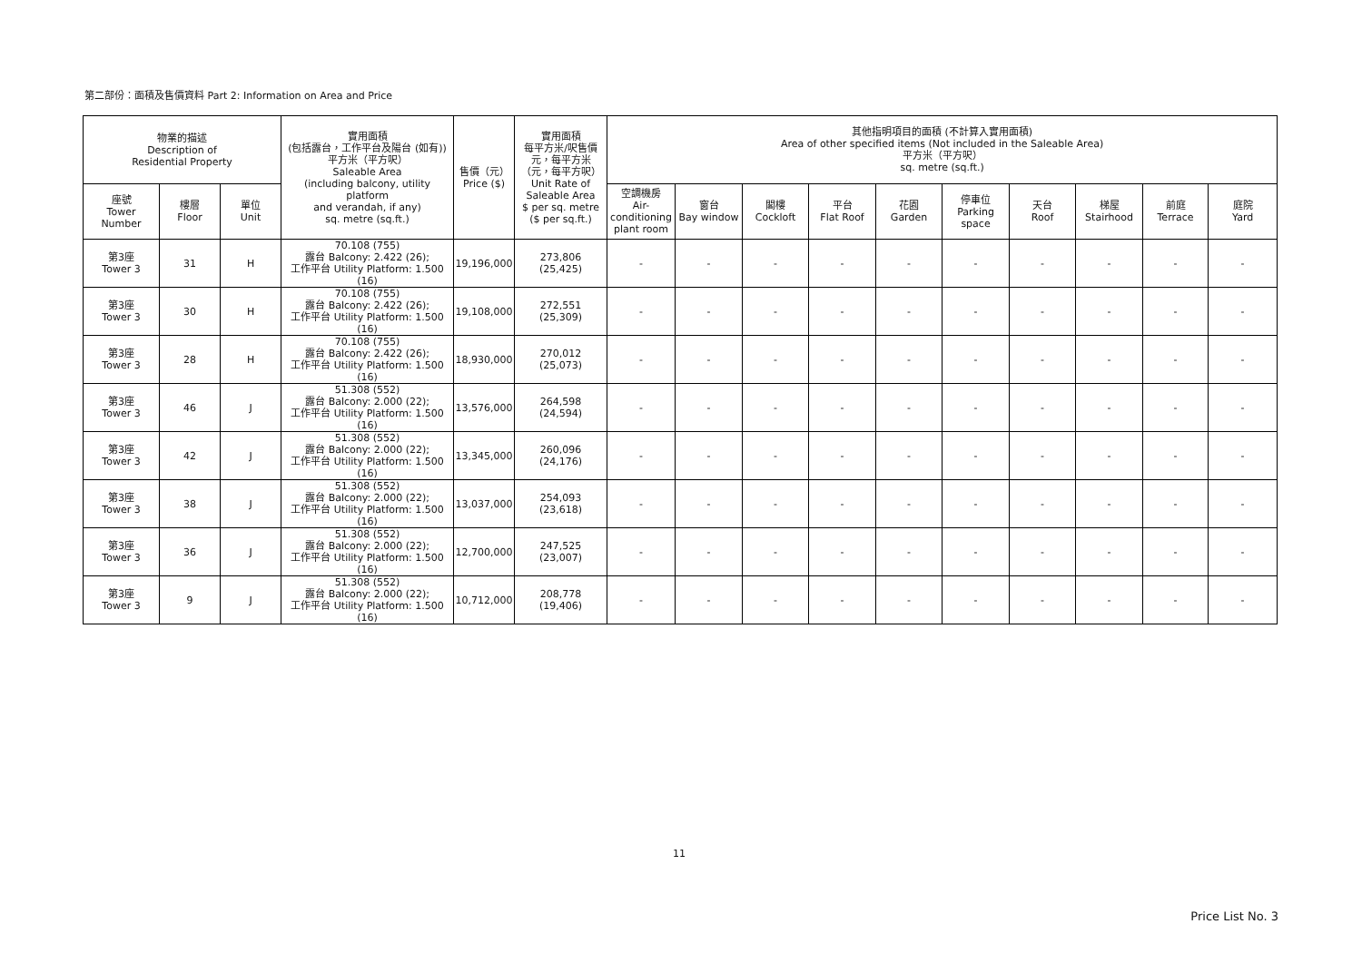第二部份：面積及售價資料 Part 2: Information on Area and Price
| 物業的描述 Description of Residential Property | | | 實用面積 (包括露台，工作平台及陽台 (如有)) 平方米（平方呎） Saleable Area (including balcony, utility platform and verandah, if any) sq. metre (sq.ft.) | 售價（元） Price ($) | 實用面積 每平方米/呎售價 元，每平方米 （元，每平方呎） Unit Rate of Saleable Area $ per sq. metre ($ per sq.ft.) | 其他指明項目的面積 (不計算入實用面積) Area of other specified items (Not included in the Saleable Area) 平方米（平方呎） sq. metre (sq.ft.) | | | | | | | | | |
| --- | --- | --- | --- | --- | --- | --- | --- | --- | --- | --- | --- | --- | --- | --- | --- |
| 座號 Tower Number | 樓層 Floor | 單位 Unit | | | | 空調機房 Air- conditioning plant room | 窗台 Bay window | 閣樓 Cockloft | 平台 Flat Roof | 花園 Garden | 停車位 Parking space | 天台 Roof | 梯屋 Stairhood | 前庭 Terrace | 庭院 Yard |
| 第3座 Tower 3 | 31 | H | 70.108 (755) 露台 Balcony: 2.422 (26); 工作平台 Utility Platform: 1.500 (16) | 19,196,000 | 273,806 (25,425) | - | - | - | - | - | - | - | - | - | - |
| 第3座 Tower 3 | 30 | H | 70.108 (755) 露台 Balcony: 2.422 (26); 工作平台 Utility Platform: 1.500 (16) | 19,108,000 | 272,551 (25,309) | - | - | - | - | - | - | - | - | - | - |
| 第3座 Tower 3 | 28 | H | 70.108 (755) 露台 Balcony: 2.422 (26); 工作平台 Utility Platform: 1.500 (16) | 18,930,000 | 270,012 (25,073) | - | - | - | - | - | - | - | - | - | - |
| 第3座 Tower 3 | 46 | J | 51.308 (552) 露台 Balcony: 2.000 (22); 工作平台 Utility Platform: 1.500 (16) | 13,576,000 | 264,598 (24,594) | - | - | - | - | - | - | - | - | - | - |
| 第3座 Tower 3 | 42 | J | 51.308 (552) 露台 Balcony: 2.000 (22); 工作平台 Utility Platform: 1.500 (16) | 13,345,000 | 260,096 (24,176) | - | - | - | - | - | - | - | - | - | - |
| 第3座 Tower 3 | 38 | J | 51.308 (552) 露台 Balcony: 2.000 (22); 工作平台 Utility Platform: 1.500 (16) | 13,037,000 | 254,093 (23,618) | - | - | - | - | - | - | - | - | - | - |
| 第3座 Tower 3 | 36 | J | 51.308 (552) 露台 Balcony: 2.000 (22); 工作平台 Utility Platform: 1.500 (16) | 12,700,000 | 247,525 (23,007) | - | - | - | - | - | - | - | - | - | - |
| 第3座 Tower 3 | 9 | J | 51.308 (552) 露台 Balcony: 2.000 (22); 工作平台 Utility Platform: 1.500 (16) | 10,712,000 | 208,778 (19,406) | - | - | - | - | - | - | - | - | - | - |
11
Price List No. 3